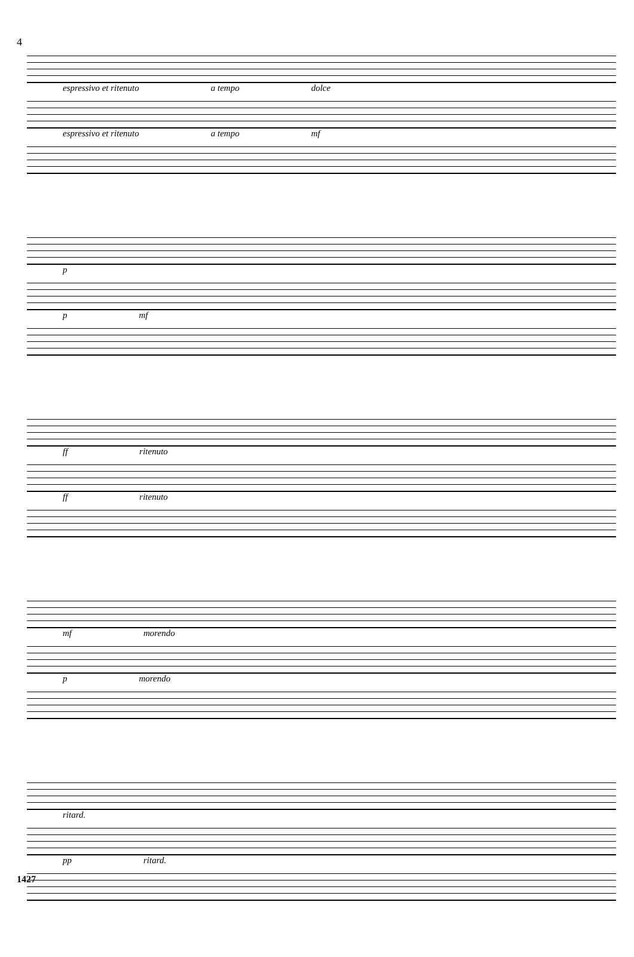4
espressivo et ritenuto a tempo dolce
espressivo et ritenuto a tempo mf
p
p mf
ff ritenuto
ff ritenuto
mf morendo
p morendo
ritard.
pp ritard.
1427